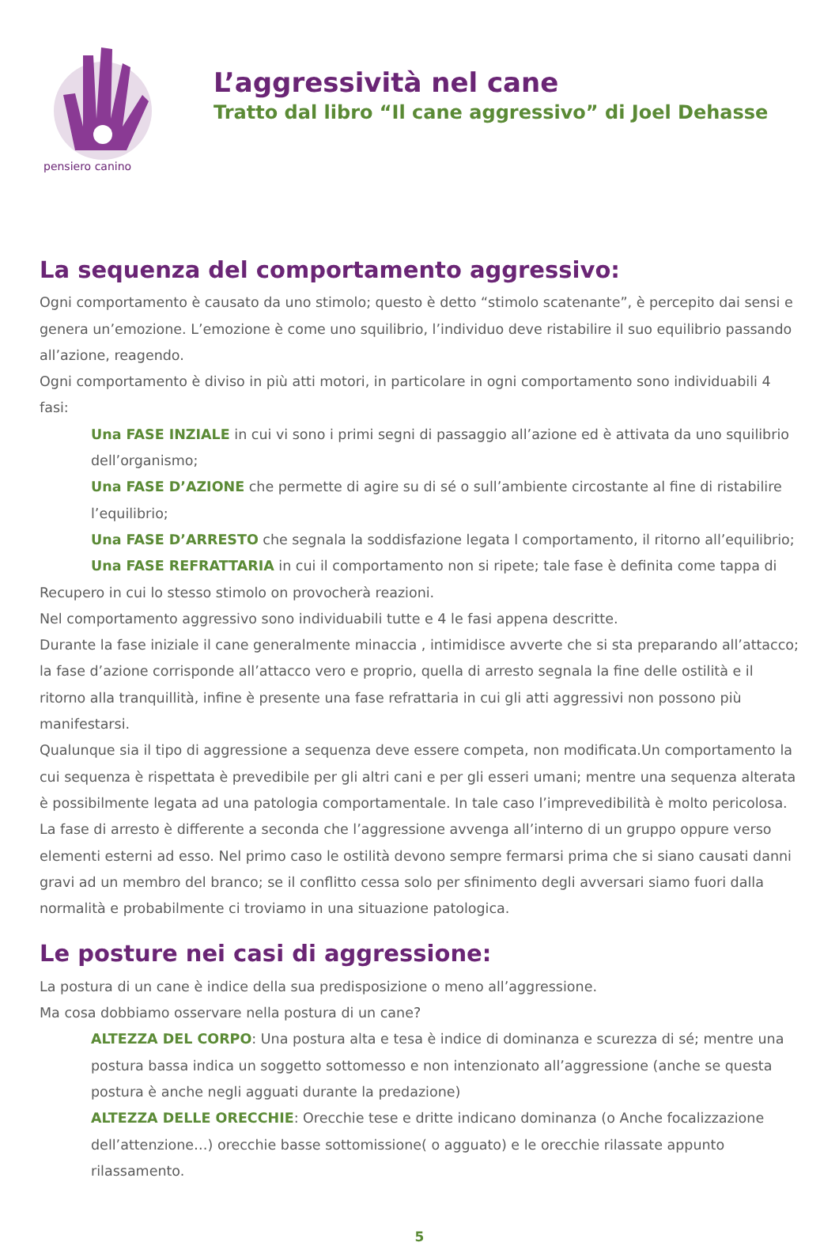pensiero canino
L’aggressività nel cane
Tratto dal libro “Il cane aggressivo” di Joel Dehasse
La sequenza del comportamento aggressivo:
Ogni comportamento è causato da uno stimolo; questo è detto “stimolo scatenante”, è percepito dai sensi e genera un’emozione. L’emozione è come uno squilibrio, l’individuo deve ristabilire il suo equilibrio passando all’azione, reagendo.
Ogni comportamento è diviso in più atti motori, in particolare in ogni comportamento sono individuabili 4 fasi:
Una FASE INZIALE in cui vi sono i primi segni di passaggio all’azione ed è attivata da uno squilibrio dell’organismo;
Una FASE D’AZIONE che permette di agire su di sé o sull’ambiente circostante al fine di ristabilire l’equilibrio;
Una FASE D’ARRESTO che segnala la soddisfazione legata l comportamento, il ritorno all’equilibrio;
Una FASE REFRATTARIA in cui il comportamento non si ripete; tale fase è definita come tappa di
Recupero in cui lo stesso stimolo on provocherà reazioni.
Nel comportamento aggressivo sono individuabili tutte e 4 le fasi appena descritte.
Durante la fase iniziale il cane generalmente minaccia , intimidisce avverte che si sta preparando all’attacco; la fase d’azione corrisponde all’attacco vero e proprio, quella di arresto segnala la fine delle ostilità e il ritorno alla tranquillità, infine è presente una fase refrattaria in cui gli atti aggressivi non possono più manifestarsi.
Qualunque sia il tipo di aggressione a sequenza deve essere competa, non modificata.Un comportamento la cui sequenza è rispettata è prevedibile per gli altri cani e per gli esseri umani; mentre una sequenza alterata è possibilmente legata ad una patologia comportamentale. In tale caso l’imprevedibilità è molto pericolosa.
La fase di arresto è differente a seconda che l’aggressione avvenga all’interno di un gruppo oppure verso elementi esterni ad esso. Nel primo caso le ostilità devono sempre fermarsi prima che si siano causati danni gravi ad un membro del branco; se il conflitto cessa solo per sfinimento degli avversari siamo fuori dalla normalità e probabilmente ci troviamo in una situazione patologica.
Le posture nei casi di aggressione:
La postura di un cane è indice della sua predisposizione o meno all’aggressione.
Ma cosa dobbiamo osservare nella postura di un cane?
ALTEZZA DEL CORPO: Una postura alta e tesa è indice di dominanza e scurezza di sé; mentre una postura bassa indica un soggetto sottomesso e non intenzionato all’aggressione (anche se questa postura è anche negli agguati durante la predazione)
ALTEZZA DELLE ORECCHIE: Orecchie tese e dritte indicano dominanza (o Anche focalizzazione dell’attenzione…) orecchie basse sottomissione( o agguato) e le orecchie rilassate appunto rilassamento.
5